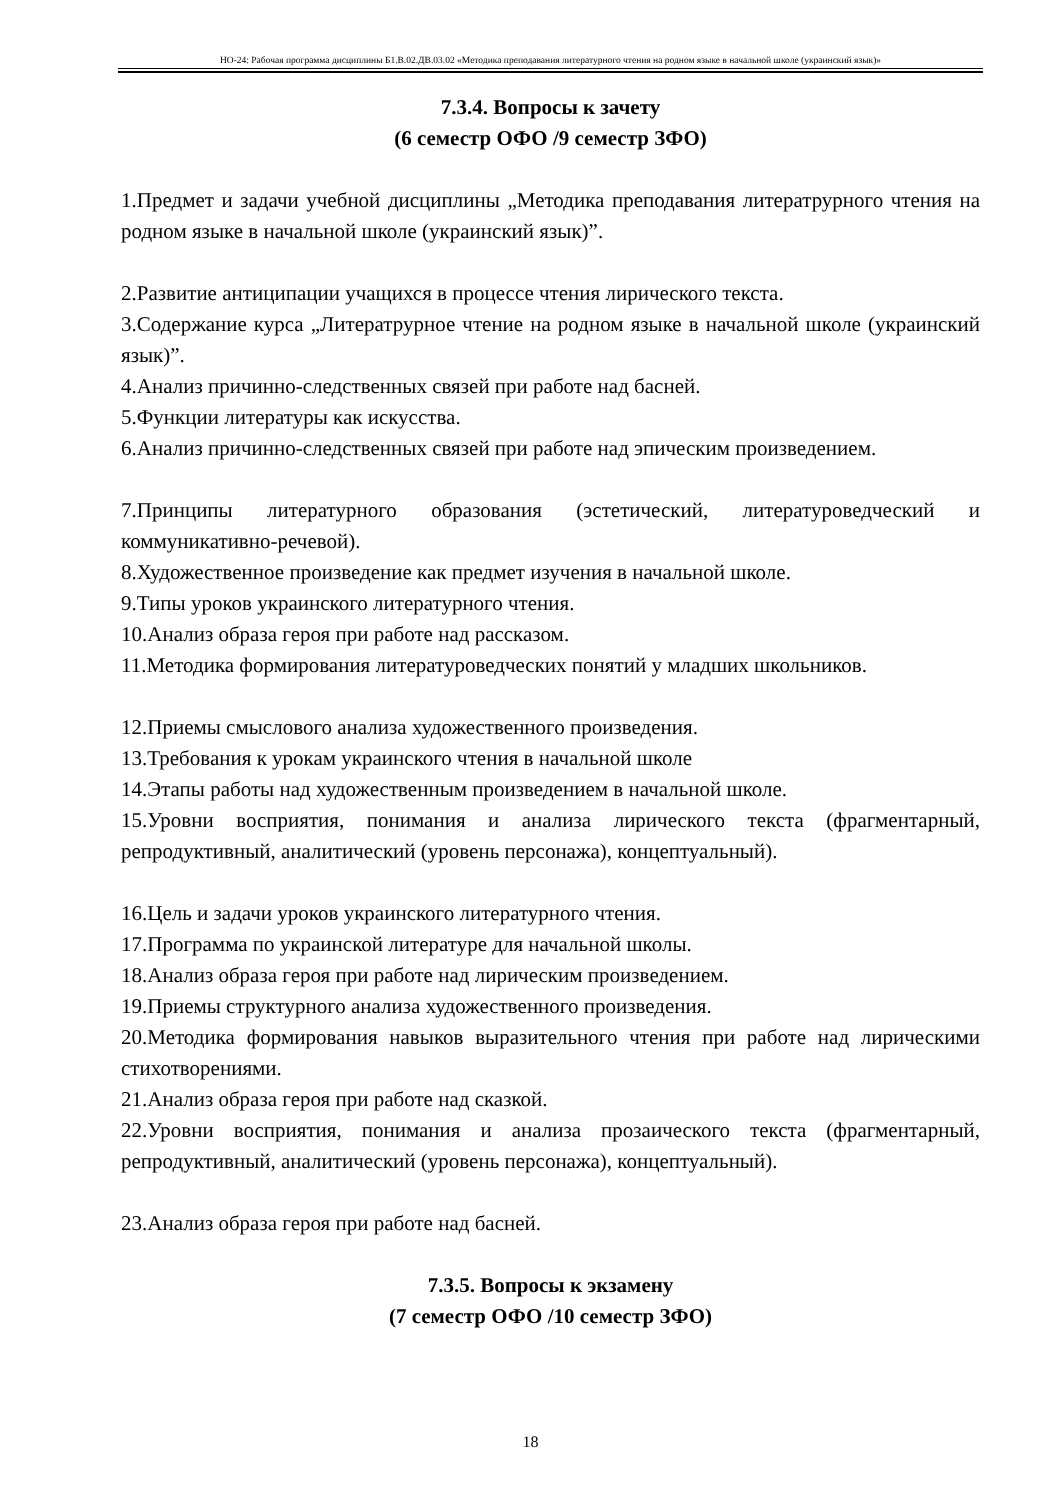НО-24: Рабочая программа дисциплины Б1.В.02.ДВ.03.02 «Методика преподавания литературного чтения на родном языке в начальной школе (украинский язык)»
7.3.4. Вопросы к зачету
(6 семестр ОФО /9 семестр ЗФО)
1.Предмет и задачи учебной дисциплины „Методика преподавания литератрурного чтения на родном языке в начальной школе (украинский язык)”.
2.Развитие антиципации учащихся в процессе чтения лирического текста.
3.Содержание курса „Литератрурное чтение на родном языке в начальной школе (украинский язык)”.
4.Анализ причинно-следственных связей при работе над басней.
5.Функции литературы как искусства.
6.Анализ причинно-следственных связей при работе над эпическим произведением.
7.Принципы литературного образования (эстетический, литературоведческий и коммуникативно-речевой).
8.Художественное произведение как предмет изучения в начальной школе.
9.Типы уроков украинского литературного чтения.
10.Анализ образа героя при работе над рассказом.
11.Методика формирования литературоведческих понятий у младших школьников.
12.Приемы смыслового анализа художественного произведения.
13.Требования к урокам украинского чтения в начальной школе
14.Этапы работы над художественным произведением в начальной школе.
15.Уровни восприятия, понимания и анализа лирического текста (фрагментарный, репродуктивный, аналитический (уровень персонажа), концептуальный).
16.Цель и задачи уроков украинского литературного чтения.
17.Программа по украинской литературе для начальной школы.
18.Анализ образа героя при работе над лирическим произведением.
19.Приемы структурного анализа художественного произведения.
20.Методика формирования навыков выразительного чтения при работе над лирическими стихотворениями.
21.Анализ образа героя при работе над сказкой.
22.Уровни восприятия, понимания и анализа прозаического текста (фрагментарный, репродуктивный, аналитический (уровень персонажа), концептуальный).
23.Анализ образа героя при работе над басней.
7.3.5. Вопросы к экзамену
(7 семестр ОФО /10 семестр ЗФО)
18